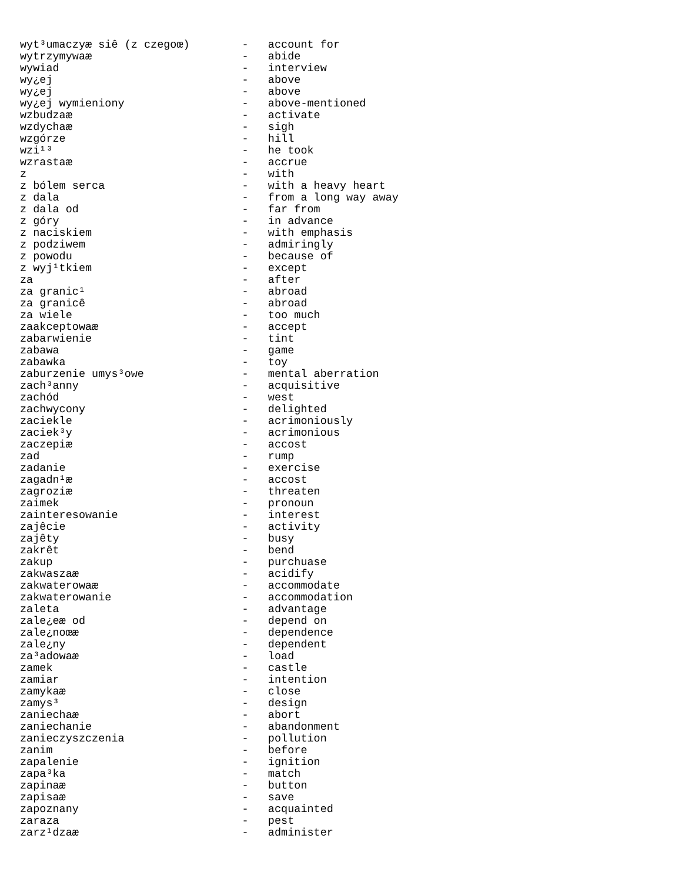wyt³umaczyæ siê (z czegoœ)        -   account for
wytrzymywaæ                       -   abide
wywiad                            -   interview
wy¿ej                             -   above
wy¿ej                             -   above
wy¿ej wymieniony                  -   above-mentioned
wzbudzaæ                          -   activate
wzdychaæ                          -   sigh
wzgórze                           -   hill
wzi¹³                             -   he took
wzrastaæ                          -   accrue
z                                 -   with
z bólem serca                     -   with a heavy heart
z dala                            -   from a long way away
z dala od                         -   far from
z góry                            -   in advance
z naciskiem                       -   with emphasis
z podziwem                        -   admiringly
z powodu                          -   because of
z wyj¹tkiem                       -   except
za                                -   after
za granic¹                        -   abroad
za granicê                        -   abroad
za wiele                          -   too much
zaakceptowaæ                      -   accept
zabarwienie                       -   tint
zabawa                            -   game
zabawka                           -   toy
zaburzenie umys³owe               -   mental aberration
zach³anny                         -   acquisitive
zachód                            -   west
zachwycony                        -   delighted
zaciekle                          -   acrimoniously
zaciek³y                          -   acrimonious
zaczepiæ                          -   accost
zad                               -   rump
zadanie                           -   exercise
zagadn¹æ                          -   accost
zagroziæ                          -   threaten
zaimek                            -   pronoun
zainteresowanie                   -   interest
zajêcie                           -   activity
zajêty                            -   busy
zakrêt                            -   bend
zakup                             -   purchuase
zakwaszaæ                         -   acidify
zakwaterowaæ                      -   accommodate
zakwaterowanie                    -   accommodation
zaleta                            -   advantage
zale¿eæ od                        -   depend on
zale¿noœæ                         -   dependence
zale¿ny                           -   dependent
za³adowaæ                         -   load
zamek                             -   castle
zamiar                            -   intention
zamykaæ                           -   close
zamys³                            -   design
zaniechaæ                         -   abort
zaniechanie                       -   abandonment
zanieczyszczenia                  -   pollution
zanim                             -   before
zapalenie                         -   ignition
zapa³ka                           -   match
zapinaæ                           -   button
zapisaæ                           -   save
zapoznany                         -   acquainted
zaraza                            -   pest
zarz¹dzaæ                         -   administer